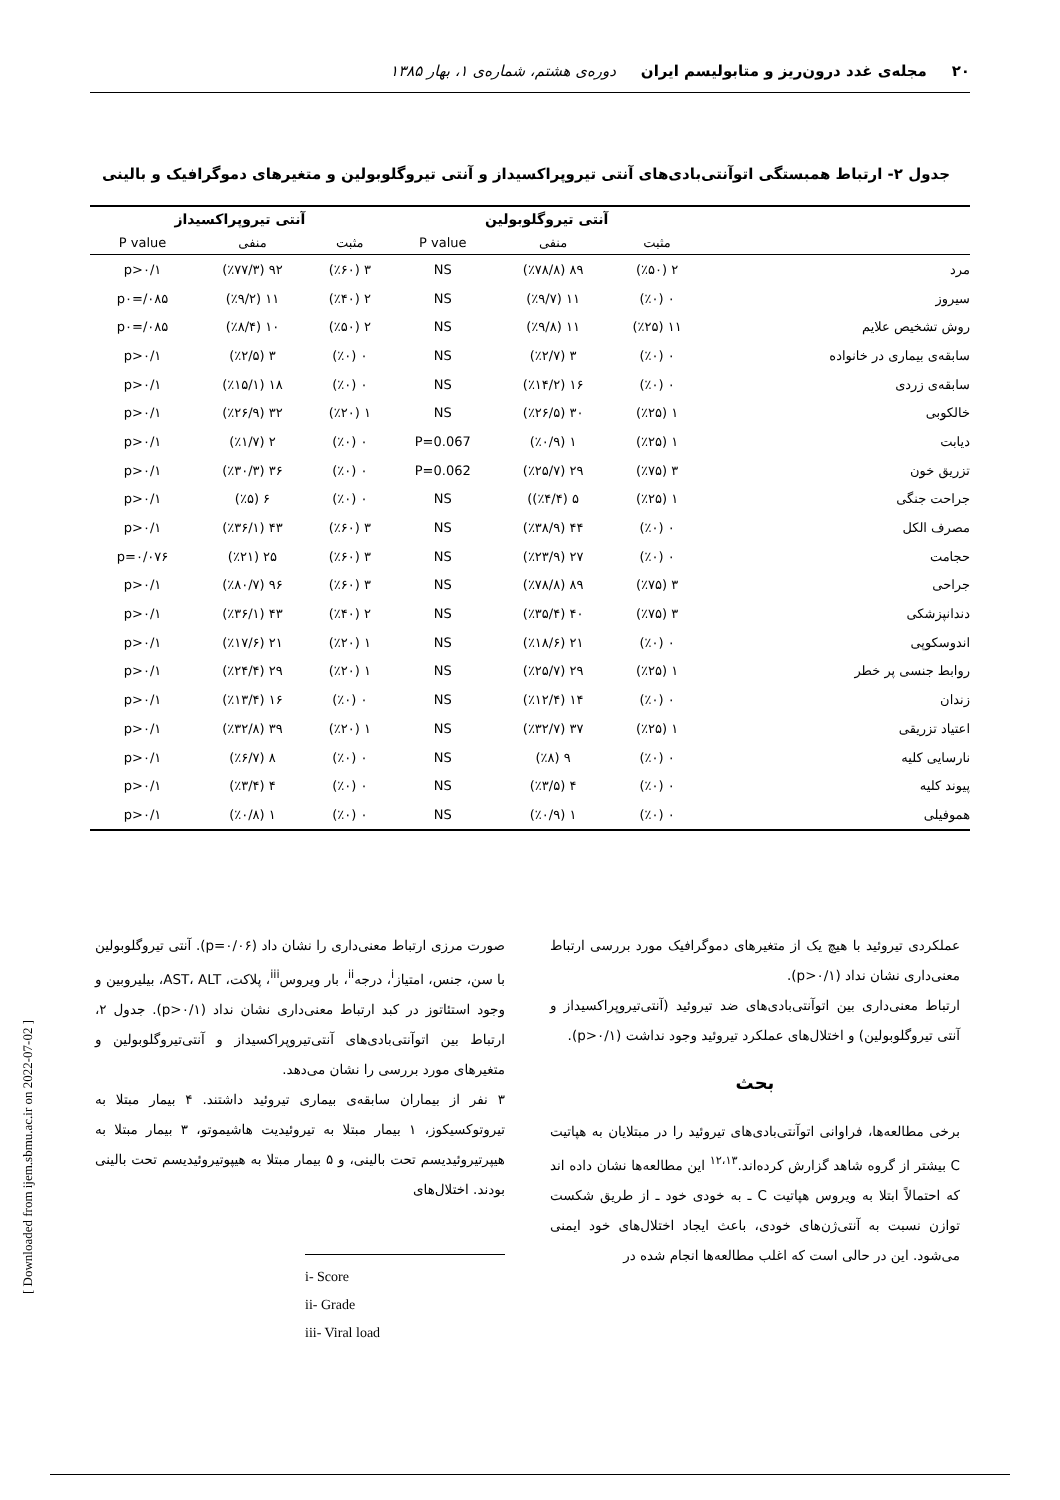۲۰ مجله‌ی غدد درون‌ریز و متابولیسم ایران دوره‌ی هشتم، شماره‌ی ۱، بهار ۱۳۸۵
جدول ۲- ارتباط همبستگی اتوآنتی‌بادی‌های آنتی تیروپراکسیداز و آنتی تیروگلوبولین و متغیرهای دموگرافیک و بالینی
| | آنتی تیروگلوبولین | | | آنتی تیروپراکسیداز | | |
| --- | --- | --- | --- | --- | --- | --- |
| | مثبت | منفی | P value | مثبت | منفی | P value |
| مرد | ۲ (٪۵۰) | ۸۹ (٪۷۸/۸) | NS | ۳ (٪۶۰) | ۹۲ (٪۷۷/۳) | p>۰/۱ |
| سیروز | ۰ (٪۰) | ۱۱ (٪۹/۷) | NS | ۲ (٪۴۰) | ۱۱ (٪۹/۲) | p۰=/۰۸۵ |
| روش تشخیص علایم | ۱۱ (٪۲۵) | ۱۱ (٪۹/۸) | NS | ۲ (٪۵۰) | ۱۰ (٪۸/۴) | p۰=/۰۸۵ |
| سابقه‌ی بیماری در خانواده | ۰ (٪۰) | ۳ (٪۲/۷) | NS | ۰ (٪۰) | ۳ (٪۲/۵) | p>۰/۱ |
| سابقه‌ی زردی | ۰ (٪۰) | ۱۶ (٪۱۴/۲) | NS | ۰ (٪۰) | ۱۸ (٪۱۵/۱) | p>۰/۱ |
| خالکوبی | ۱ (٪۲۵) | ۳۰ (٪۲۶/۵) | NS | ۱ (٪۲۰) | ۳۲ (٪۲۶/۹) | p>۰/۱ |
| دیابت | ۱ (٪۲۵) | ۱ (٪۰/۹) | P=0.067 | ۰ (٪۰) | ۲ (٪۱/۷) | p>۰/۱ |
| تزریق خون | ۳ (٪۷۵) | ۲۹ (٪۲۵/۷) | P=0.062 | ۰ (٪۰) | ۳۶ (٪۳۰/۳) | p>۰/۱ |
| جراحت جنگی | ۱ (٪۲۵) | ۵ (٪۴/۴)) | NS | ۰ (٪۰) | ۶ (٪۵) | p>۰/۱ |
| مصرف الکل | ۰ (٪۰) | ۴۴ (٪۳۸/۹) | NS | ۳ (٪۶۰) | ۴۳ (٪۳۶/۱) | p>۰/۱ |
| حجامت | ۰ (٪۰) | ۲۷ (٪۲۳/۹) | NS | ۳ (٪۶۰) | ۲۵ (٪۲۱) | p=۰/۰۷۶ |
| جراحی | ۳ (٪۷۵) | ۸۹ (٪۷۸/۸) | NS | ۳ (٪۶۰) | ۹۶ (٪۸۰/۷) | p>۰/۱ |
| دندانپزشکی | ۳ (٪۷۵) | ۴۰ (٪۳۵/۴) | NS | ۲ (٪۴۰) | ۴۳ (٪۳۶/۱) | p>۰/۱ |
| اندوسکوپی | ۰ (٪۰) | ۲۱ (٪۱۸/۶) | NS | ۱ (٪۲۰) | ۲۱ (٪۱۷/۶) | p>۰/۱ |
| روابط جنسی پر خطر | ۱ (٪۲۵) | ۲۹ (٪۲۵/۷) | NS | ۱ (٪۲۰) | ۲۹ (٪۲۴/۴) | p>۰/۱ |
| زندان | ۰ (٪۰) | ۱۴ (٪۱۲/۴) | NS | ۰ (٪۰) | ۱۶ (٪۱۳/۴) | p>۰/۱ |
| اعتیاد تزریقی | ۱ (٪۲۵) | ۳۷ (٪۳۲/۷) | NS | ۱ (٪۲۰) | ۳۹ (٪۳۲/۸) | p>۰/۱ |
| نارسایی کلیه | ۰ (٪۰) | ۹ (٪۸) | NS | ۰ (٪۰) | ۸ (٪۶/۷) | p>۰/۱ |
| پیوند کلیه | ۰ (٪۰) | ۴ (٪۳/۵) | NS | ۰ (٪۰) | ۴ (٪۳/۴) | p>۰/۱ |
| هموفیلی | ۰ (٪۰) | ۱ (٪۰/۹) | NS | ۰ (٪۰) | ۱ (٪۰/۸) | p>۰/۱ |
صورت مرزی ارتباط معنی‌داری را نشان داد (p=۰/۰۶). آنتی تیروگلوبولین با سن، جنس، امتیاز<sup>i</sup>، درجه<sup>ii</sup>، بار ویروس<sup>iii</sup>، پلاکت، AST، ALT، بیلیروبین و وجود استئاتوز در کبد ارتباط معنی‌داری نشان نداد (p>۰/۱). جدول ۲، ارتباط بین اتوآنتی‌بادی‌های آنتی‌تیروپراکسیداز و آنتی‌تیروگلوبولین و متغیرهای مورد بررسی را نشان می‌دهد.
۳ نفر از بیماران سابقه‌ی بیماری تیروئید داشتند. ۴ بیمار مبتلا به تیروتوکسیکوز، ۱ بیمار مبتلا به تیروئیدیت هاشیموتو، ۳ بیمار مبتلا به هیپرتیروئیدیسم تحت بالینی، و ۵ بیمار مبتلا به هیپوتیروئیدیسم تحت بالینی بودند. اختلال‌های
i- Score
ii- Grade
iii- Viral load
عملکردی تیروئید با هیچ یک از متغیرهای دموگرافیک مورد بررسی ارتباط معنی‌داری نشان نداد (p>۰/۱).
ارتباط معنی‌داری بین اتوآنتی‌بادی‌های ضد تیروئید (آنتی‌تیروپراکسیداز و آنتی تیروگلوبولین) و اختلال‌های عملکرد تیروئید وجود نداشت (p>۰/۱).
بحث
برخی مطالعه‌ها، فراوانی اتوآنتی‌بادی‌های تیروئید را در مبتلایان به هپاتیت C بیشتر از گروه شاهد گزارش کرده‌اند.<sup>۱۲،۱۳</sup> این مطالعه‌ها نشان داده اند که احتمالاً ابتلا به ویروس هپاتیت C ـ به خودی خود ـ از طریق شکست توازن نسبت به آنتی‌ژن‌های خودی، باعث ایجاد اختلال‌های خود ایمنی می‌شود. این در حالی است که اغلب مطالعه‌ها انجام شده در
[ Downloaded from ijem.sbmu.ac.ir on 2022-07-02 ]